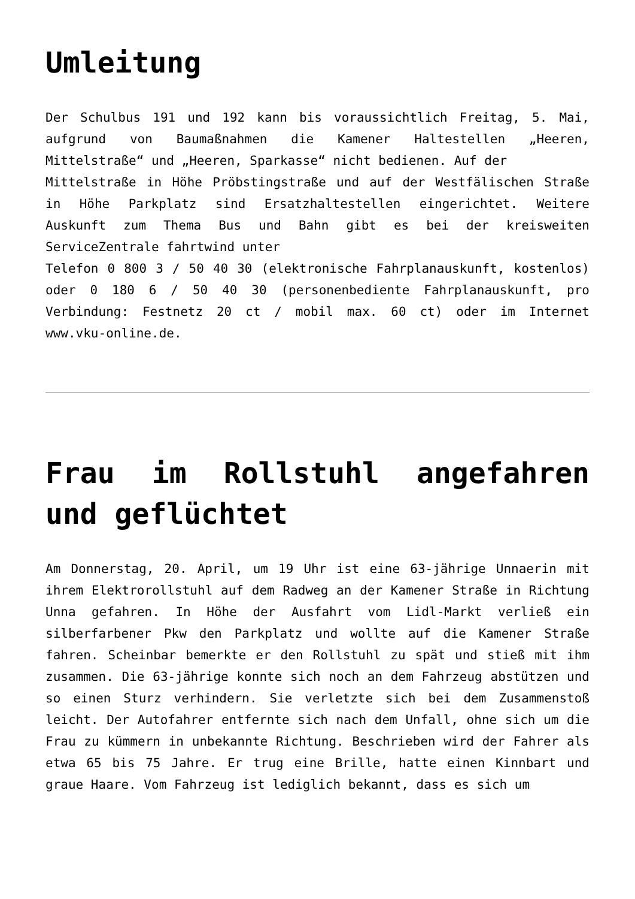Umleitung
Der Schulbus 191 und 192 kann bis voraussichtlich Freitag, 5. Mai, aufgrund von Baumaßnahmen die Kamener Haltestellen „Heeren, Mittelstraße“ und „Heeren, Sparkasse“ nicht bedienen. Auf der
Mittelstraße in Höhe Pröbstingstraße und auf der Westfälischen Straße in Höhe Parkplatz sind Ersatzhaltestellen eingerichtet. Weitere Auskunft zum Thema Bus und Bahn gibt es bei der kreisweiten ServiceZentrale fahrtwind unter
Telefon 0 800 3 / 50 40 30 (elektronische Fahrplanauskunft, kostenlos) oder 0 180 6 / 50 40 30 (personenbediente Fahrplanauskunft, pro Verbindung: Festnetz 20 ct / mobil max. 60 ct) oder im Internet www.vku-online.de.
Frau im Rollstuhl angefahren und geflüchtet
Am Donnerstag, 20. April, um 19 Uhr ist eine 63-jährige Unnaerin mit ihrem Elektrorollstuhl auf dem Radweg an der Kamener Straße in Richtung Unna gefahren. In Höhe der Ausfahrt vom Lidl-Markt verließ ein silberfarbener Pkw den Parkplatz und wollte auf die Kamener Straße fahren. Scheinbar bemerkte er den Rollstuhl zu spät und stieß mit ihm zusammen. Die 63-jährige konnte sich noch an dem Fahrzeug abstützen und so einen Sturz verhindern. Sie verletzte sich bei dem Zusammenstoß leicht. Der Autofahrer entfernte sich nach dem Unfall, ohne sich um die Frau zu kümmern in unbekannte Richtung. Beschrieben wird der Fahrer als etwa 65 bis 75 Jahre. Er trug eine Brille, hatte einen Kinnbart und graue Haare. Vom Fahrzeug ist lediglich bekannt, dass es sich um